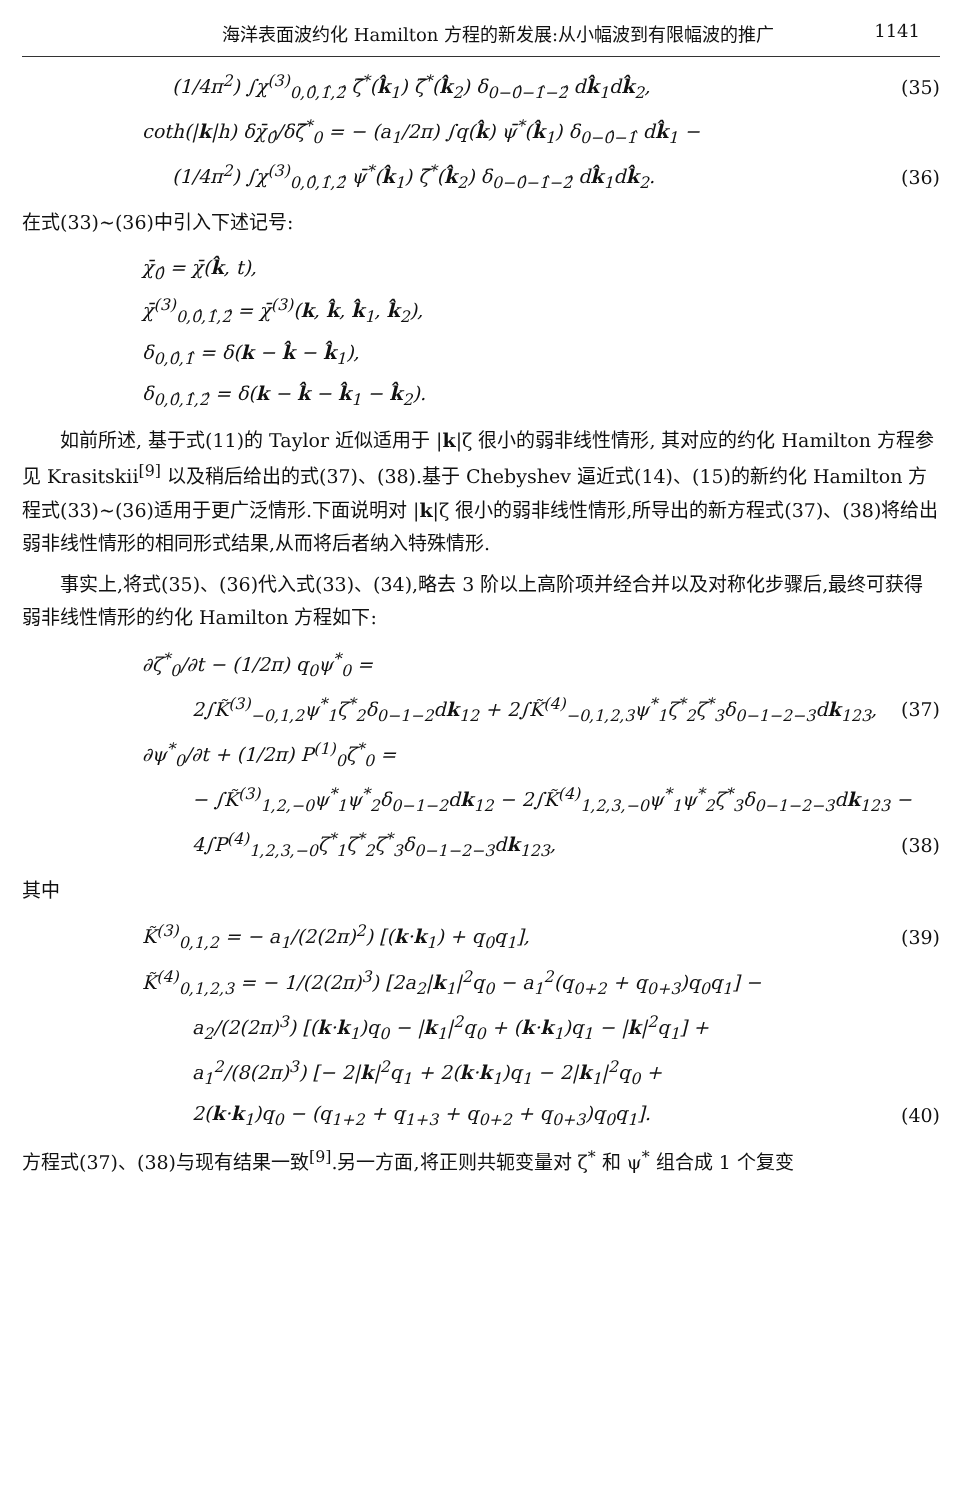海洋表面波约化 Hamilton 方程的新发展:从小幅波到有限幅波的推广 1141
(1/4π<sup>2</sup>) ∫χ<sup>(3)</sup><sub>0,0̂,1̂,2̂</sub> ζ̄<sup>*</sup>(k̂<sub>1</sub>) ζ̄<sup>*</sup>(k̂<sub>2</sub>) δ<sub>0−0̂−1̂−2̂</sub> dk̂<sub>1</sub>dk̂<sub>2</sub>, (35)
coth(|k|h) δχ̄<sub>0̂</sub>/δζ̄<sup>*</sup><sub>0</sub> = − (a<sub>1</sub>/2π) ∫q(k̂) ψ̄<sup>*</sup>(k̂<sub>1</sub>) δ<sub>0−0̂−1̂</sub> dk̂<sub>1</sub> −
(1/4π<sup>2</sup>) ∫χ<sup>(3)</sup><sub>0,0̂,1̂,2̂</sub> ψ̄<sup>*</sup>(k̂<sub>1</sub>) ζ̄<sup>*</sup>(k̂<sub>2</sub>) δ<sub>0−0̂−1̂−2̂</sub> dk̂<sub>1</sub>dk̂<sub>2</sub>. (36)
在式(33)~(36)中引入下述记号:
χ̄<sub>0̂</sub> = χ̄(k̂, t),
χ̄<sup>(3)</sup><sub>0,0̂,1̂,2̂</sub> = χ̄<sup>(3)</sup>(k, k̂, k̂<sub>1</sub>, k̂<sub>2</sub>),
δ<sub>0,0̂,1̂</sub> = δ(k − k̂ − k̂<sub>1</sub>),
δ<sub>0,0̂,1̂,2̂</sub> = δ(k − k̂ − k̂<sub>1</sub> − k̂<sub>2</sub>).
如前所述, 基于式(11)的 Taylor 近似适用于 |k|ζ 很小的弱非线性情形, 其对应的约化 Hamilton 方程参见 Krasitskii<sup>[9]</sup> 以及稍后给出的式(37)、(38).基于 Chebyshev 逼近式(14)、(15)的新约化 Hamilton 方程式(33)~(36)适用于更广泛情形.下面说明对 |k|ζ 很小的弱非线性情形,所导出的新方程式(37)、(38)将给出弱非线性情形的相同形式结果,从而将后者纳入特殊情形.
事实上,将式(35)、(36)代入式(33)、(34),略去 3 阶以上高阶项并经合并以及对称化步骤后,最终可获得弱非线性情形的约化 Hamilton 方程如下:
∂ζ<sup>*</sup><sub>0</sub>/∂t − (1/2π) q<sub>0</sub>ψ<sup>*</sup><sub>0</sub> =
2∫K̃<sup>(3)</sup><sub>−0,1,2</sub>ψ<sup>*</sup><sub>1</sub>ζ<sup>*</sup><sub>2</sub>δ<sub>0−1−2</sub>dk<sub>12</sub> + 2∫K̃<sup>(4)</sup><sub>−0,1,2,3</sub>ψ<sup>*</sup><sub>1</sub>ζ<sup>*</sup><sub>2</sub>ζ<sup>*</sup><sub>3</sub>δ<sub>0−1−2−3</sub>dk<sub>123</sub>, (37)
∂ψ<sup>*</sup><sub>0</sub>/∂t + (1/2π) P<sup>(1)</sup><sub>0</sub>ζ<sup>*</sup><sub>0</sub> =
− ∫K̃<sup>(3)</sup><sub>1,2,−0</sub>ψ<sup>*</sup><sub>1</sub>ψ<sup>*</sup><sub>2</sub>δ<sub>0−1−2</sub>dk<sub>12</sub> − 2∫K̃<sup>(4)</sup><sub>1,2,3,−0</sub>ψ<sup>*</sup><sub>1</sub>ψ<sup>*</sup><sub>2</sub>ζ<sup>*</sup><sub>3</sub>δ<sub>0−1−2−3</sub>dk<sub>123</sub> −
4∫P<sup>(4)</sup><sub>1,2,3,−0</sub>ζ<sup>*</sup><sub>1</sub>ζ<sup>*</sup><sub>2</sub>ζ<sup>*</sup><sub>3</sub>δ<sub>0−1−2−3</sub>dk<sub>123</sub>, (38)
其中
K̃<sup>(3)</sup><sub>0,1,2</sub> = − a<sub>1</sub>/(2(2π)<sup>2</sup>) [(k·k<sub>1</sub>) + q<sub>0</sub>q<sub>1</sub>], (39)
K̃<sup>(4)</sup><sub>0,1,2,3</sub> = − 1/(2(2π)<sup>3</sup>) [2a<sub>2</sub>|k<sub>1</sub>|<sup>2</sup>q<sub>0</sub> − a<sub>1</sub><sup>2</sup>(q<sub>0+2</sub> + q<sub>0+3</sub>)q<sub>0</sub>q<sub>1</sub>] −
a<sub>2</sub>/(2(2π)<sup>3</sup>) [(k·k<sub>1</sub>)q<sub>0</sub> − |k<sub>1</sub>|<sup>2</sup>q<sub>0</sub> + (k·k<sub>1</sub>)q<sub>1</sub> − |k|<sup>2</sup>q<sub>1</sub>] +
a<sub>1</sub><sup>2</sup>/(8(2π)<sup>3</sup>) [− 2|k|<sup>2</sup>q<sub>1</sub> + 2(k·k<sub>1</sub>)q<sub>1</sub> − 2|k<sub>1</sub>|<sup>2</sup>q<sub>0</sub> +
2(k·k<sub>1</sub>)q<sub>0</sub> − (q<sub>1+2</sub> + q<sub>1+3</sub> + q<sub>0+2</sub> + q<sub>0+3</sub>)q<sub>0</sub>q<sub>1</sub>]. (40)
方程式(37)、(38)与现有结果一致<sup>[9]</sup>.另一方面,将正则共轭变量对 ζ<sup>*</sup> 和 ψ<sup>*</sup> 组合成 1 个复变